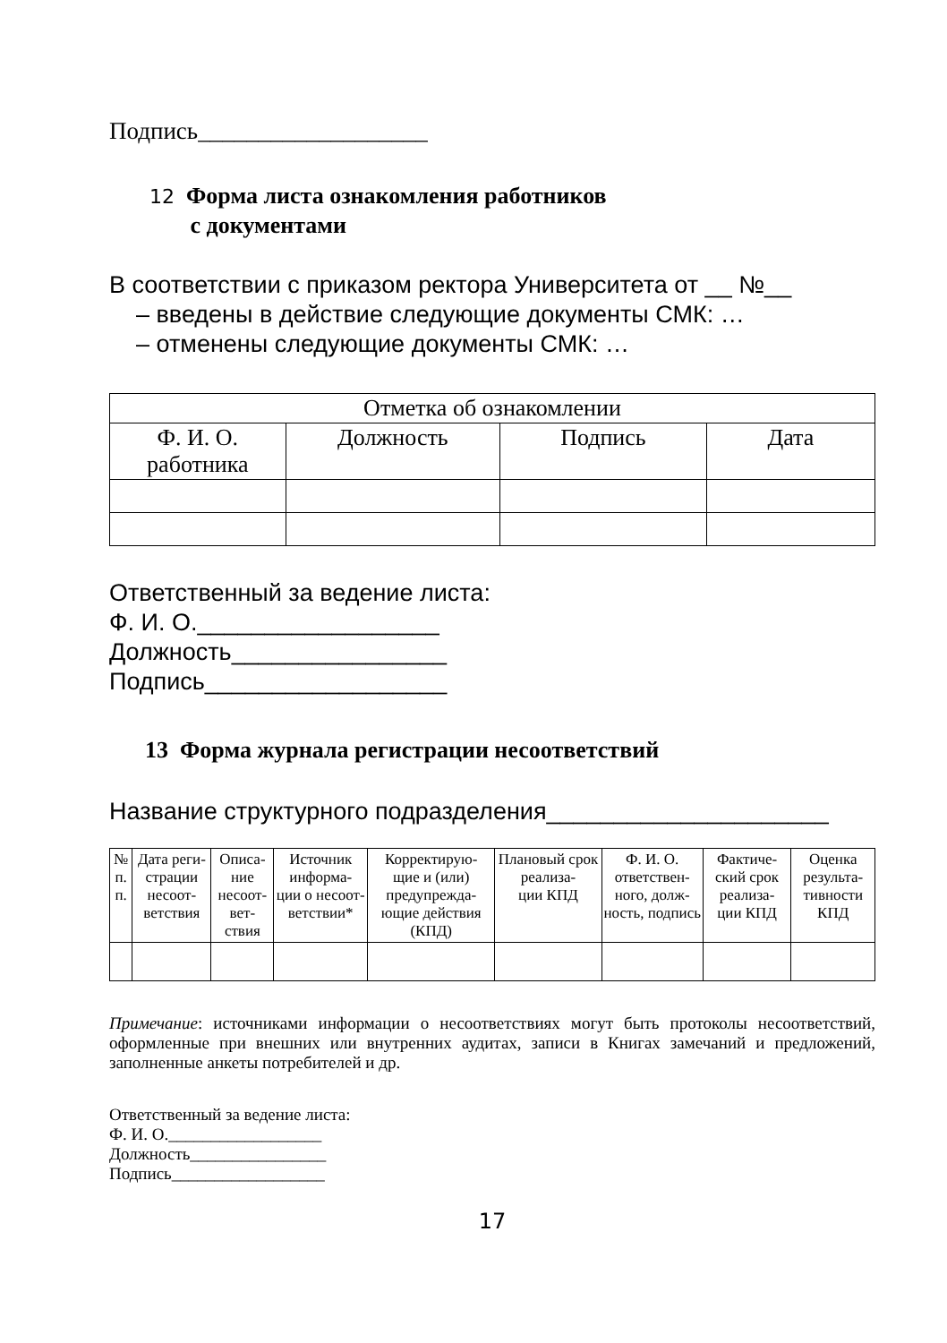Подпись___________________
12 Форма листа ознакомления работников
с документами
В соответствии с приказом ректора Университета от __ №__
– введены в действие следующие документы СМК: …
– отменены следующие документы СМК: …
| Отметка об ознакомлении | | | |
| --- | --- | --- | --- |
| Ф. И. О. работника | Должность | Подпись | Дата |
Ответственный за ведение листа:
Ф. И. О.__________________
Должность________________
Подпись__________________
13 Форма журнала регистрации несоответствий
Название структурного подразделения_____________________
| № п. п. | Дата реги- страции несоот- ветствия | Описа- ние несоот- вет- ствия | Источник информа- ции о несоот- ветствии* | Корректирую- щие и (или) предупрежда- ющие действия (КПД) | Плановый срок реализа- ции КПД | Ф. И. О. ответствен- ного, долж- ность, подпись | Фактиче- ский срок реализа- ции КПД | Оценка результа- тивности КПД |
| --- | --- | --- | --- | --- | --- | --- | --- | --- |
Примечание: источниками информации о несоответствиях могут быть протоколы несоответствий, оформленные при внешних или внутренних аудитах, записи в Книгах замечаний и предложений, заполненные анкеты потребителей и др.
Ответственный за ведение листа:
Ф. И. О.__________________
Должность________________
Подпись__________________
17